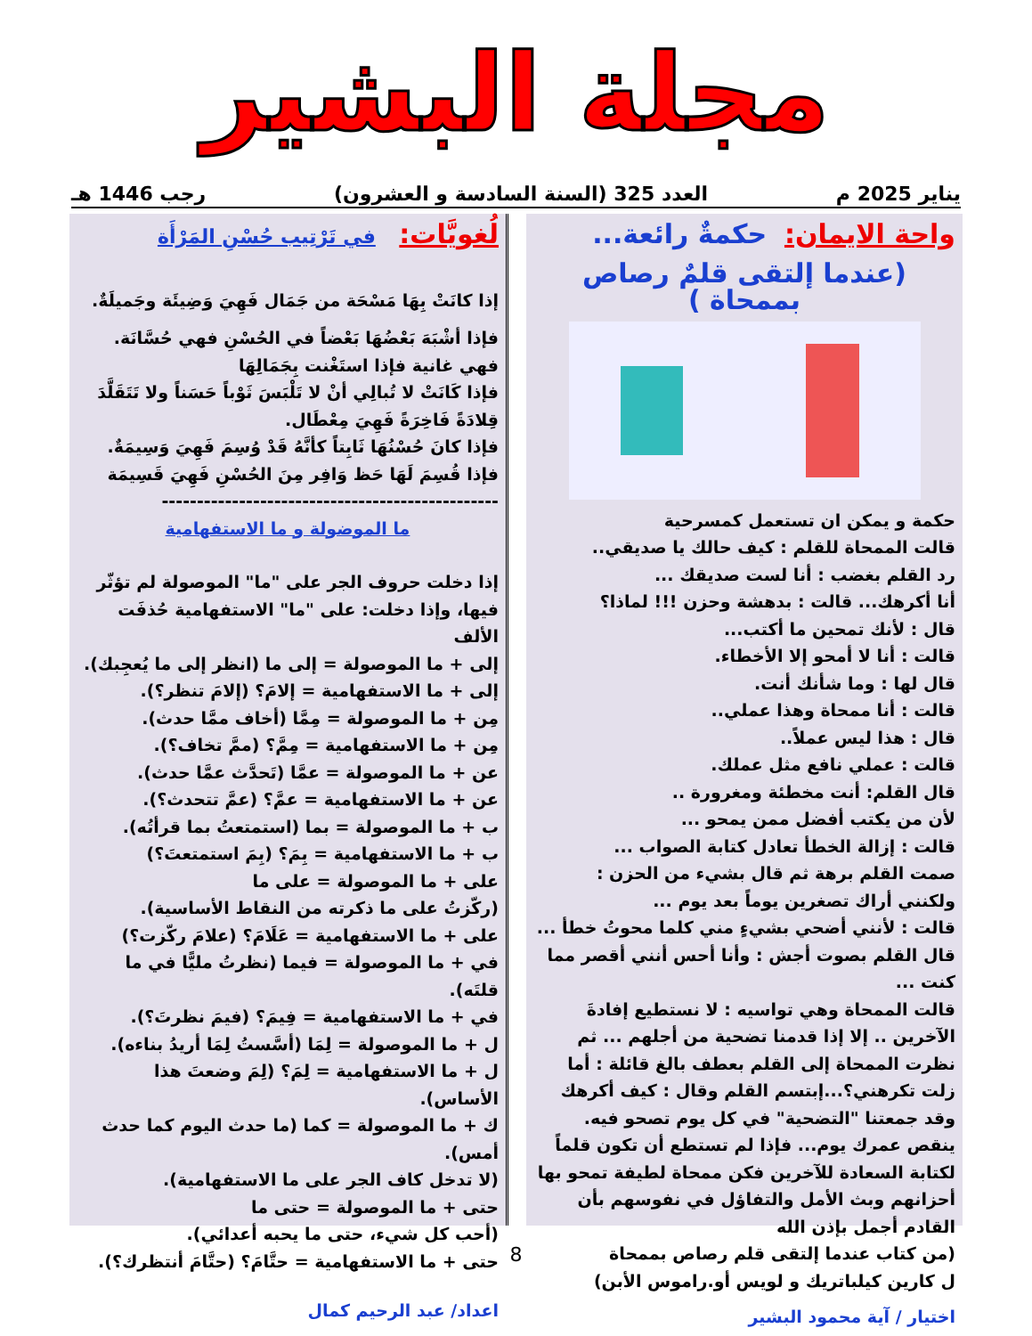مجلة البشير
يناير 2025 م العدد 325 (السنة السادسة و العشرون) رجب 1446 هـ
واحة الايمان: حكمةٌ رائعة...
(عندما إلتقى قلمٌ رصاص بممحاة )
حكمة و يمكن ان تستعمل كمسرحية
قالت الممحاة للقلم : كيف حالك يا صديقي..
رد القلم بغضب : أنا لست صديقك ...
أنا أكرهك... قالت : بدهشة وحزن !!! لماذا؟
قال : لأنك تمحين ما أكتب...
قالت : أنا لا أمحو إلا الأخطاء.
قال لها : وما شأنك أنت.
قالت : أنا ممحاة وهذا عملي..
قال : هذا ليس عملاً..
قالت : عملي نافع مثل عملك.
قال القلم: أنت مخطئة ومغرورة ..
لأن من يكتب أفضل ممن يمحو ...
قالت : إزالة الخطأ تعادل كتابة الصواب ...
صمت القلم برهة ثم قال بشيء من الحزن :
ولكنني أراك تصغرين يوماً بعد يوم ...
قالت : لأنني أضحي بشيءٍ مني كلما محوتُ خطأ ...
قال القلم بصوت أجش : وأنا أحس أنني أقصر مما كنت ...
قالت الممحاة وهي تواسيه : لا نستطيع إفادةَ الآخرين .. إلا إذا قدمنا تضحية من أجلهم ... ثم نظرت الممحاة إلى القلم بعطف بالغ قائلة : أما زلت تكرهني؟...إبتسم القلم وقال : كيف أكرهك وقد جمعتنا "التضحية" في كل يوم تصحو فيه. ينقص عمرك يوم... فإذا لم تستطع أن تكون قلماً لكتابة السعادة للآخرين فكن ممحاة لطيفة تمحو بها أحزانهم وبث الأمل والتفاؤل في نفوسهم بأن القادم أجمل بإذن الله
(من كتاب عندما إلتقى قلم رصاص بممحاة
ل كارين كيلباتريك و لويس أو.راموس الأبن)
اختيار / آية محمود البشير
لُغويَّات: في تَرْتِيب حُسْنِ المَرْأَة
إذا كانَتْ بِهَا مَسْحَة من جَمَال فَهِيَ وَضِيئَة وجَميلَةٌ.
فإذا أشْبَهَ بَعْضُهَا بَعْضاً في الحُسْنِ فهي حُسَّانَة.
فهي غانية فإذا استَغْنت بِجَمَالِهَا
فإذا كَانَتْ لا تُبالِي أنْ لا تَلْبَسَ ثَوْباً حَسَناً ولا تَتَقَلَّدَ قِلادَةً فَاخِرَةً فَهِيَ مِعْطَال.
فإذا كانَ حُسْنُهَا ثَابِتاً كأنَّهُ قَدْ وُسِمَ فَهِيَ وَسِيمَةٌ.
فإذا قُسِمَ لَهَا حَظ وَافِر مِنَ الحُسْنِ فَهِيَ قَسِيمَة
------------------------------------------------
ما الموضولة و ما الاستفهامية
إذا دخلت حروف الجر على "ما" الموصولة لم تؤثّر فيها، وإذا دخلت: على "ما" الاستفهامية حُذفَت الألف
إلى + ما الموصولة = إلى ما (انظر إلى ما يُعجِبك).
إلى + ما الاستفهامية = إلامَ؟ (إلامَ تنظر؟).
مِن + ما الموصولة = مِمَّا (أخاف ممَّا حدث).
مِن + ما الاستفهامية = مِمَّ؟ (ممَّ تخاف؟).
عن + ما الموصولة = عمَّا (تَحدَّث عمَّا حدث).
عن + ما الاستفهامية = عمَّ؟ (عمَّ تتحدث؟).
ب + ما الموصولة = بما (استمتعتُ بما قرأتُه).
ب + ما الاستفهامية = بِمَ؟ (بِمَ استمتعتَ؟)
على + ما الموصولة = على ما
(ركّزتُ على ما ذكرته من النقاط الأساسية).
على + ما الاستفهامية = عَلَامَ؟ (علامَ ركّزت؟)
في + ما الموصولة = فيما (نظرتُ مليًّا في ما قلتَه).
في + ما الاستفهامية = فِيمَ؟ (فيمَ نظرتَ؟).
ل + ما الموصولة = لِمَا (أسَّستُ لِمَا أريدُ بناءه).
ل + ما الاستفهامية = لِمَ؟ (لِمَ وضعتَ هذا الأساس).
ك + ما الموصولة = كما (ما حدث اليوم كما حدث أمس).
(لا تدخل كاف الجر على ما الاستفهامية).
حتى + ما الموصولة = حتى ما
(أحب كل شيء، حتى ما يحبه أعدائي).
حتى + ما الاستفهامية = حتَّامَ؟ (حتَّامَ أنتظرك؟).
اعداد/ عبد الرحيم كمال
8